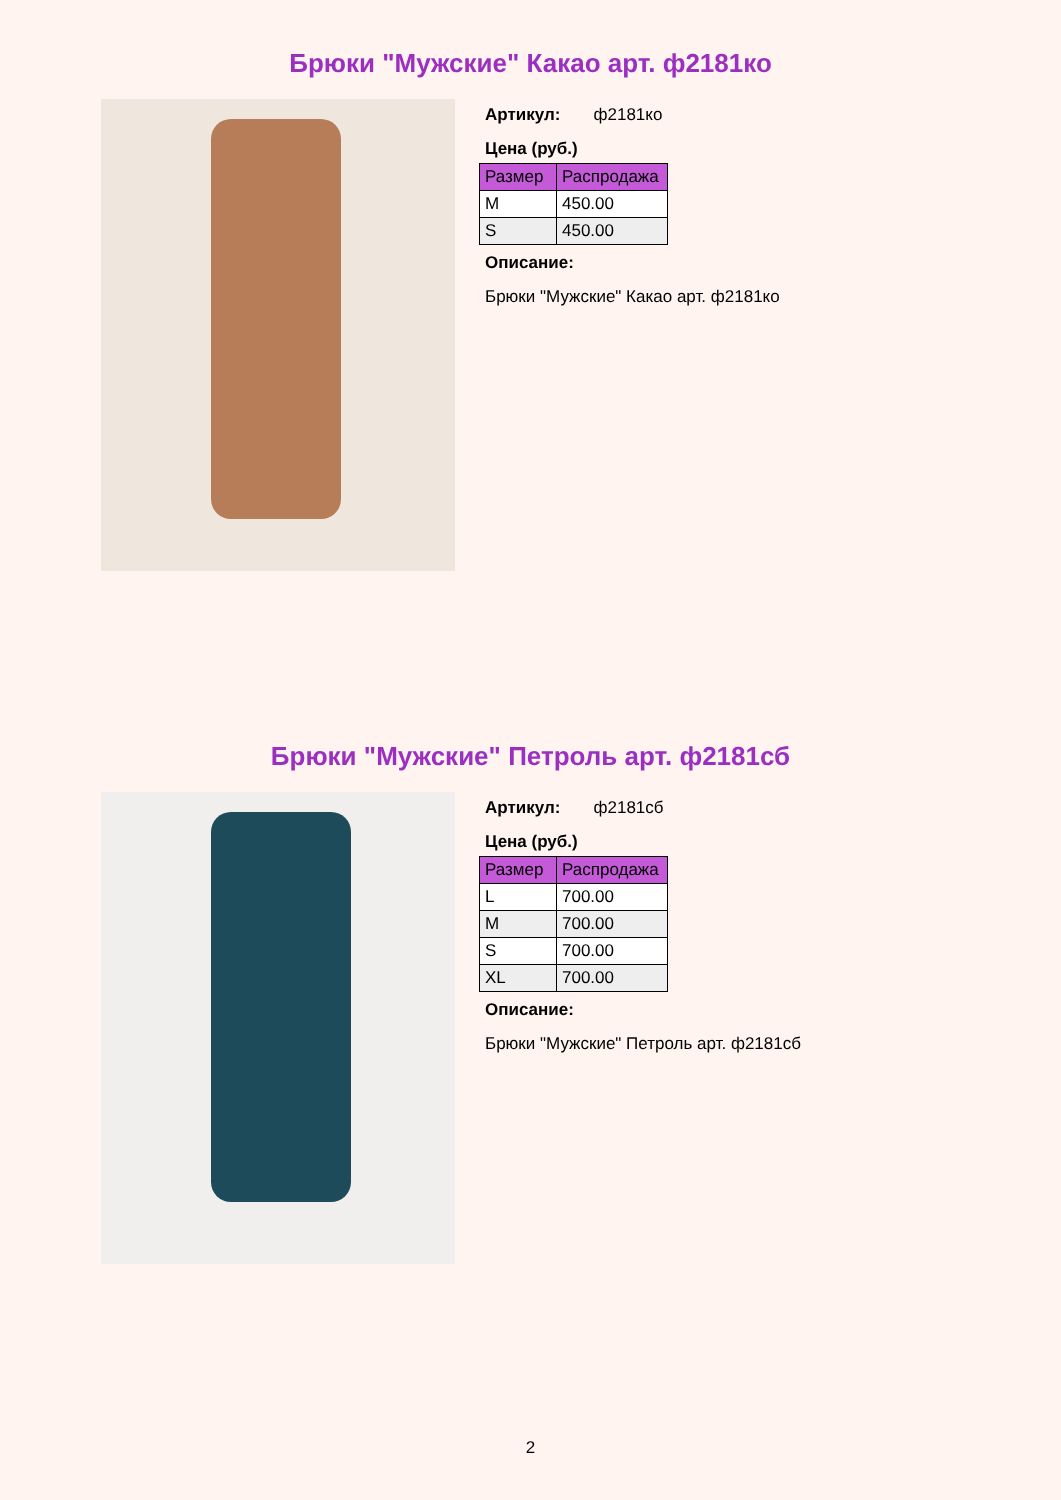Брюки "Мужские" Какао арт. ф2181ко
Артикул: ф2181ко
Цена (руб.)
| Размер | Распродажа |
| --- | --- |
| M | 450.00 |
| S | 450.00 |
Описание:
Брюки "Мужские" Какао арт. ф2181ко
Брюки "Мужские" Петроль арт. ф2181сб
Артикул: ф2181сб
Цена (руб.)
| Размер | Распродажа |
| --- | --- |
| L | 700.00 |
| M | 700.00 |
| S | 700.00 |
| XL | 700.00 |
Описание:
Брюки "Мужские" Петроль арт. ф2181сб
2